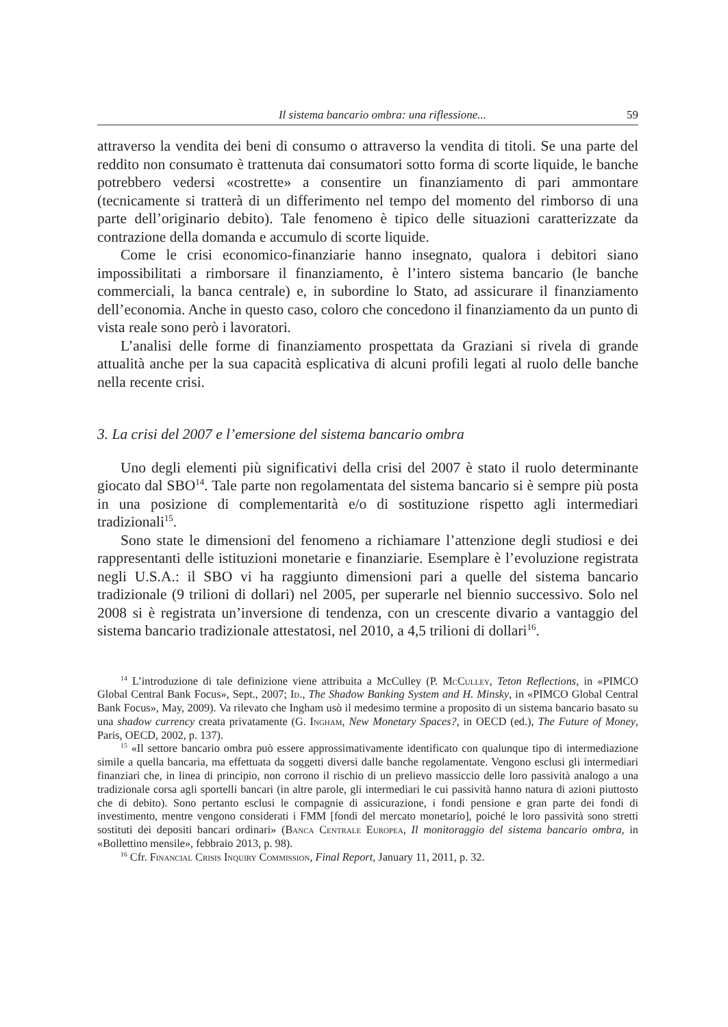Il sistema bancario ombra: una riflessione... 59
attraverso la vendita dei beni di consumo o attraverso la vendita di titoli. Se una parte del reddito non consumato è trattenuta dai consumatori sotto forma di scorte liquide, le banche potrebbero vedersi «costrette» a consentire un finanziamento di pari ammontare (tecnicamente si tratterà di un differimento nel tempo del momento del rimborso di una parte dell’originario debito). Tale fenomeno è tipico delle situazioni caratterizzate da contrazione della domanda e accumulo di scorte liquide.
Come le crisi economico-finanziarie hanno insegnato, qualora i debitori siano impossibilitati a rimborsare il finanziamento, è l’intero sistema bancario (le banche commerciali, la banca centrale) e, in subordine lo Stato, ad assicurare il finanziamento dell’economia. Anche in questo caso, coloro che concedono il finanziamento da un punto di vista reale sono però i lavoratori.
L’analisi delle forme di finanziamento prospettata da Graziani si rivela di grande attualità anche per la sua capacità esplicativa di alcuni profili legati al ruolo delle banche nella recente crisi.
3. La crisi del 2007 e l’emersione del sistema bancario ombra
Uno degli elementi più significativi della crisi del 2007 è stato il ruolo determinante giocato dal SBO<sup>14</sup>. Tale parte non regolamentata del sistema bancario si è sempre più posta in una posizione di complementarità e/o di sostituzione rispetto agli intermediari tradizionali<sup>15</sup>.
Sono state le dimensioni del fenomeno a richiamare l’attenzione degli studiosi e dei rappresentanti delle istituzioni monetarie e finanziarie. Esemplare è l’evoluzione registrata negli U.S.A.: il SBO vi ha raggiunto dimensioni pari a quelle del sistema bancario tradizionale (9 trilioni di dollari) nel 2005, per superarle nel biennio successivo. Solo nel 2008 si è registrata un’inversione di tendenza, con un crescente divario a vantaggio del sistema bancario tradizionale attestatosi, nel 2010, a 4,5 trilioni di dollari<sup>16</sup>.
<sup>14</sup> L’introduzione di tale definizione viene attribuita a McCulley (P. McCulley, Teton Reflections, in «PIMCO Global Central Bank Focus», Sept., 2007; Id., The Shadow Banking System and H. Minsky, in «PIMCO Global Central Bank Focus», May, 2009). Va rilevato che Ingham usò il medesimo termine a proposito di un sistema bancario basato su una shadow currency creata privatamente (G. Ingham, New Monetary Spaces?, in OECD (ed.), The Future of Money, Paris, OECD, 2002, p. 137).
<sup>15</sup> «Il settore bancario ombra può essere approssimativamente identificato con qualunque tipo di intermediazione simile a quella bancaria, ma effettuata da soggetti diversi dalle banche regolamentate. Vengono esclusi gli intermediari finanziari che, in linea di principio, non corrono il rischio di un prelievo massiccio delle loro passività analogo a una tradizionale corsa agli sportelli bancari (in altre parole, gli intermediari le cui passività hanno natura di azioni piuttosto che di debito). Sono pertanto esclusi le compagnie di assicurazione, i fondi pensione e gran parte dei fondi di investimento, mentre vengono considerati i FMM [fondi del mercato monetario], poiché le loro passività sono stretti sostituti dei depositi bancari ordinari» (Banca Centrale Europea, Il monitoraggio del sistema bancario ombra, in «Bollettino mensile», febbraio 2013, p. 98).
<sup>16</sup> Cfr. Financial Crisis Inquiry Commission, Final Report, January 11, 2011, p. 32.